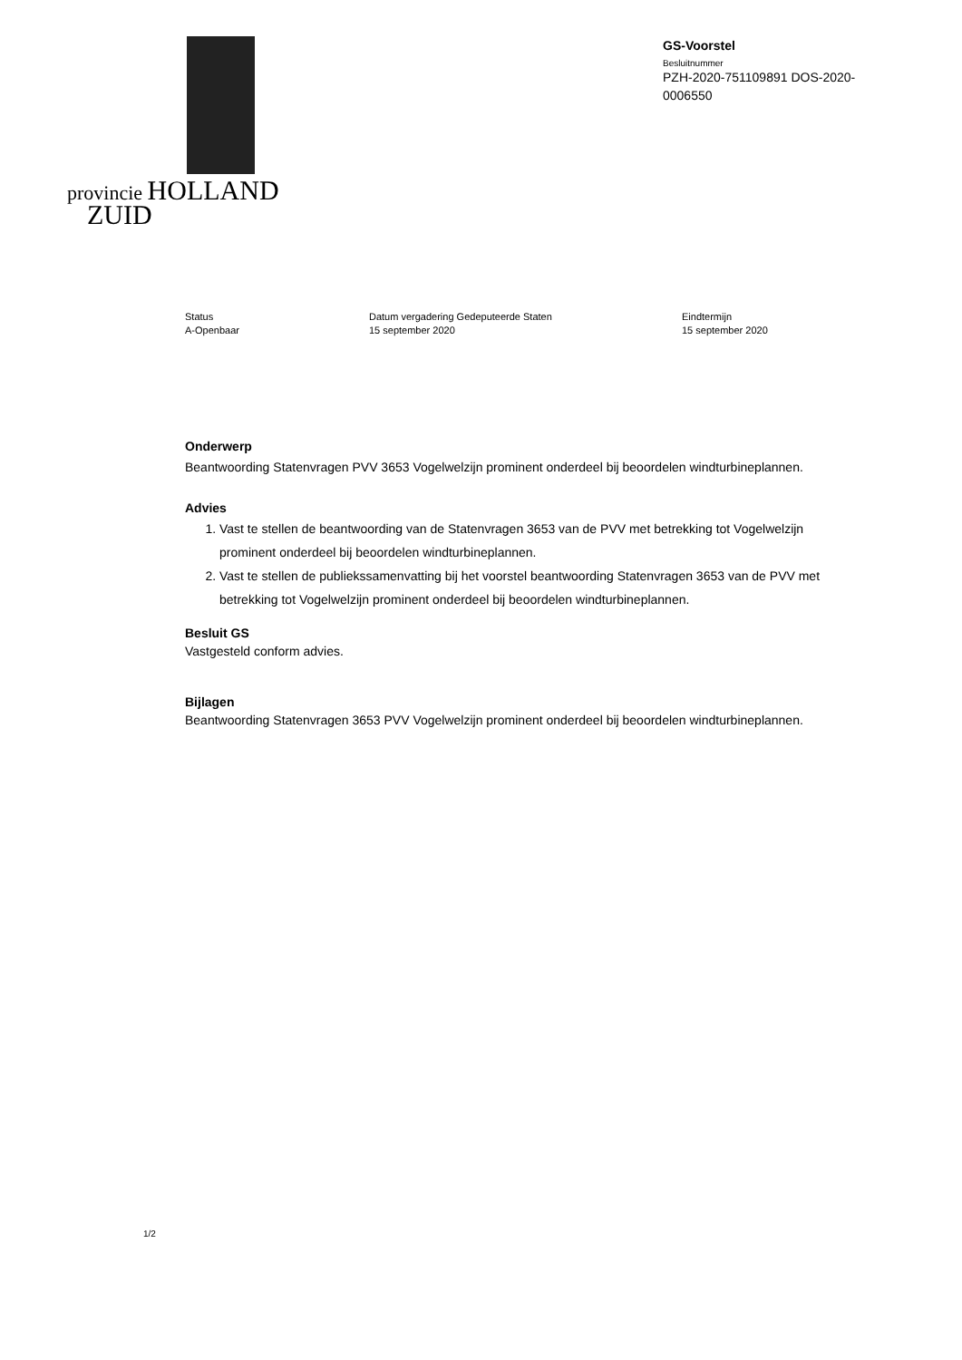provincie HOLLAND
ZUID
GS-Voorstel
Besluitnummer
PZH-2020-751109891 DOS-2020-0006550
Status
A-Openbaar
Datum vergadering Gedeputeerde Staten
15 september 2020
Eindtermijn
15 september 2020
Onderwerp
Beantwoording Statenvragen PVV 3653 Vogelwelzijn prominent onderdeel bij beoordelen windturbineplannen.
Advies
1. Vast te stellen de beantwoording van de Statenvragen 3653 van de PVV met betrekking tot Vogelwelzijn prominent onderdeel bij beoordelen windturbineplannen.
2. Vast te stellen de publiekssamenvatting bij het voorstel beantwoording Statenvragen 3653 van de PVV met betrekking tot Vogelwelzijn prominent onderdeel bij beoordelen windturbineplannen.
Besluit GS
Vastgesteld conform advies.
Bijlagen
Beantwoording Statenvragen 3653 PVV Vogelwelzijn prominent onderdeel bij beoordelen windturbineplannen.
1/2